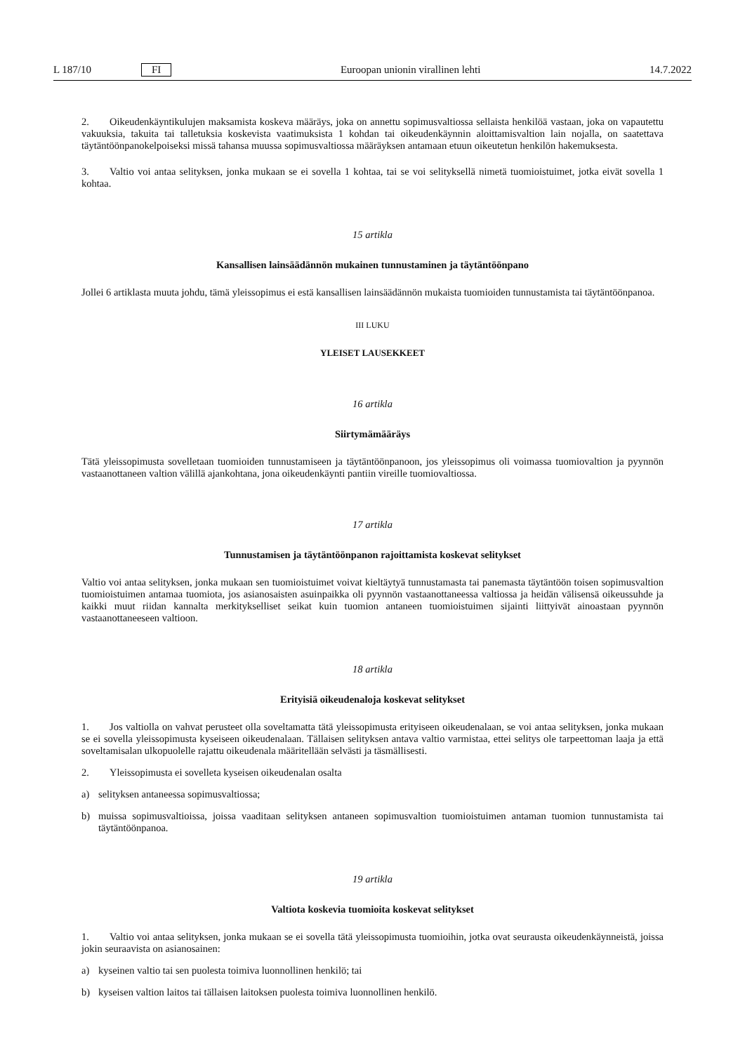L 187/10 FI Euroopan unionin virallinen lehti 14.7.2022
2. Oikeudenkäyntikulujen maksamista koskeva määräys, joka on annettu sopimusvaltiossa sellaista henkilöä vastaan, joka on vapautettu vakuuksia, takuita tai talletuksia koskevista vaatimuksista 1 kohdan tai oikeudenkäynnin aloittamisvaltion lain nojalla, on saatettava täytäntöönpanokelpoiseksi missä tahansa muussa sopimusvaltiossa määräyksen antamaan etuun oikeutetun henkilön hakemuksesta.
3. Valtio voi antaa selityksen, jonka mukaan se ei sovella 1 kohtaa, tai se voi selityksellä nimetä tuomioistuimet, jotka eivät sovella 1 kohtaa.
15 artikla
Kansallisen lainsäädännön mukainen tunnustaminen ja täytäntöönpano
Jollei 6 artiklasta muuta johdu, tämä yleissopimus ei estä kansallisen lainsäädännön mukaista tuomioiden tunnustamista tai täytäntöönpanoa.
III LUKU
YLEISET LAUSEKKEET
16 artikla
Siirtymämääräys
Tätä yleissopimusta sovelletaan tuomioiden tunnustamiseen ja täytäntöönpanoon, jos yleissopimus oli voimassa tuomiovaltion ja pyynnön vastaanottaneen valtion välillä ajankohtana, jona oikeudenkäynti pantiin vireille tuomiovaltiossa.
17 artikla
Tunnustamisen ja täytäntöönpanon rajoittamista koskevat selitykset
Valtio voi antaa selityksen, jonka mukaan sen tuomioistuimet voivat kieltäytyä tunnustamasta tai panemasta täytäntöön toisen sopimusvaltion tuomioistuimen antamaa tuomiota, jos asianosaisten asuinpaikka oli pyynnön vastaanottaneessa valtiossa ja heidän välisensä oikeussuhde ja kaikki muut riidan kannalta merkitykselliset seikat kuin tuomion antaneen tuomioistuimen sijainti liittyivät ainoastaan pyynnön vastaanottaneeseen valtioon.
18 artikla
Erityisiä oikeudenaloja koskevat selitykset
1. Jos valtiolla on vahvat perusteet olla soveltamatta tätä yleissopimusta erityiseen oikeudenalaan, se voi antaa selityksen, jonka mukaan se ei sovella yleissopimusta kyseiseen oikeudenalaan. Tällaisen selityksen antava valtio varmistaa, ettei selitys ole tarpeettoman laaja ja että soveltamisalan ulkopuolelle rajattu oikeudenala määritellään selvästi ja täsmällisesti.
2. Yleissopimusta ei sovelleta kyseisen oikeudenalan osalta
a) selityksen antaneessa sopimusvaltiossa;
b) muissa sopimusvaltioissa, joissa vaaditaan selityksen antaneen sopimusvaltion tuomioistuimen antaman tuomion tunnustamista tai täytäntöönpanoa.
19 artikla
Valtiota koskevia tuomioita koskevat selitykset
1. Valtio voi antaa selityksen, jonka mukaan se ei sovella tätä yleissopimusta tuomioihin, jotka ovat seurausta oikeudenkäynneistä, joissa jokin seuraavista on asianosainen:
a) kyseinen valtio tai sen puolesta toimiva luonnollinen henkilö; tai
b) kyseisen valtion laitos tai tällaisen laitoksen puolesta toimiva luonnollinen henkilö.